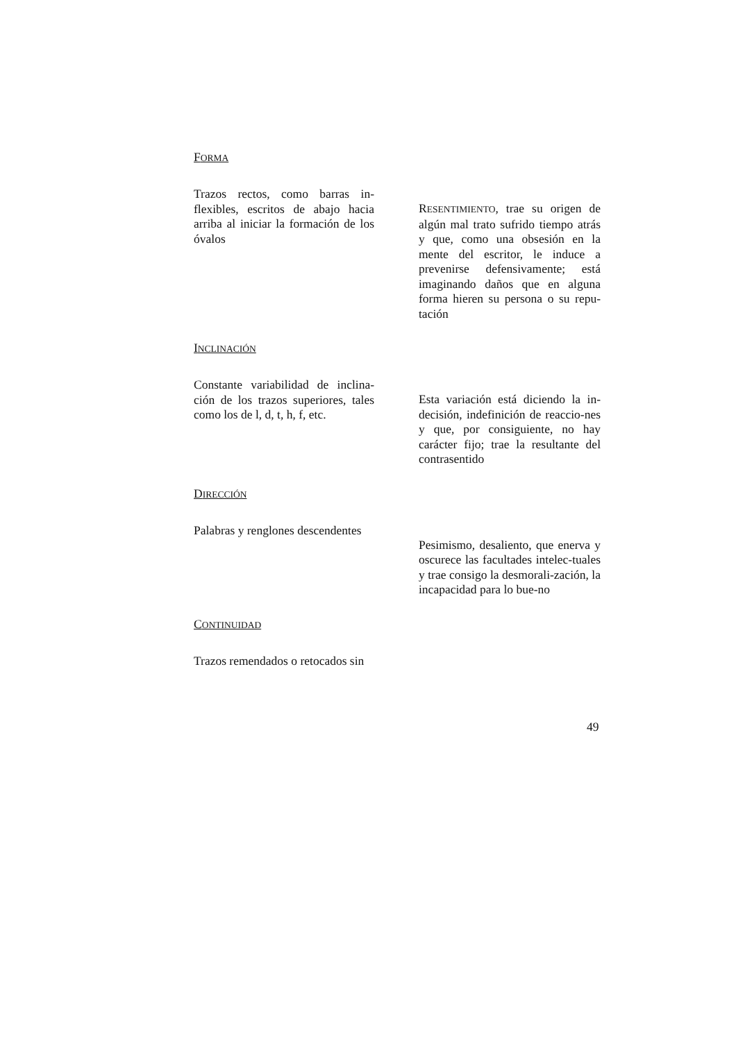FORMA
Trazos rectos, como barras in-flexibles, escritos de abajo hacia arriba al iniciar la formación de los óvalos
RESENTIMIENTO, trae su origen de algún mal trato sufrido tiempo atrás y que, como una obsesión en la mente del escritor, le induce a prevenirse defensivamente; está imaginando daños que en alguna forma hieren su persona o su repu-tación
INCLINACIÓN
Constante variabilidad de inclina-ción de los trazos superiores, tales como los de l, d, t, h, f, etc.
Esta variación está diciendo la in-decisión, indefinición de reaccio-nes y que, por consiguiente, no hay carácter fijo; trae la resultante del contrasentido
DIRECCIÓN
Palabras y renglones descendentes
Pesimismo, desaliento, que enerva y oscurece las facultades intelec-tuales y trae consigo la desmorali-zación, la incapacidad para lo bue-no
CONTINUIDAD
Trazos remendados o retocados sin
49